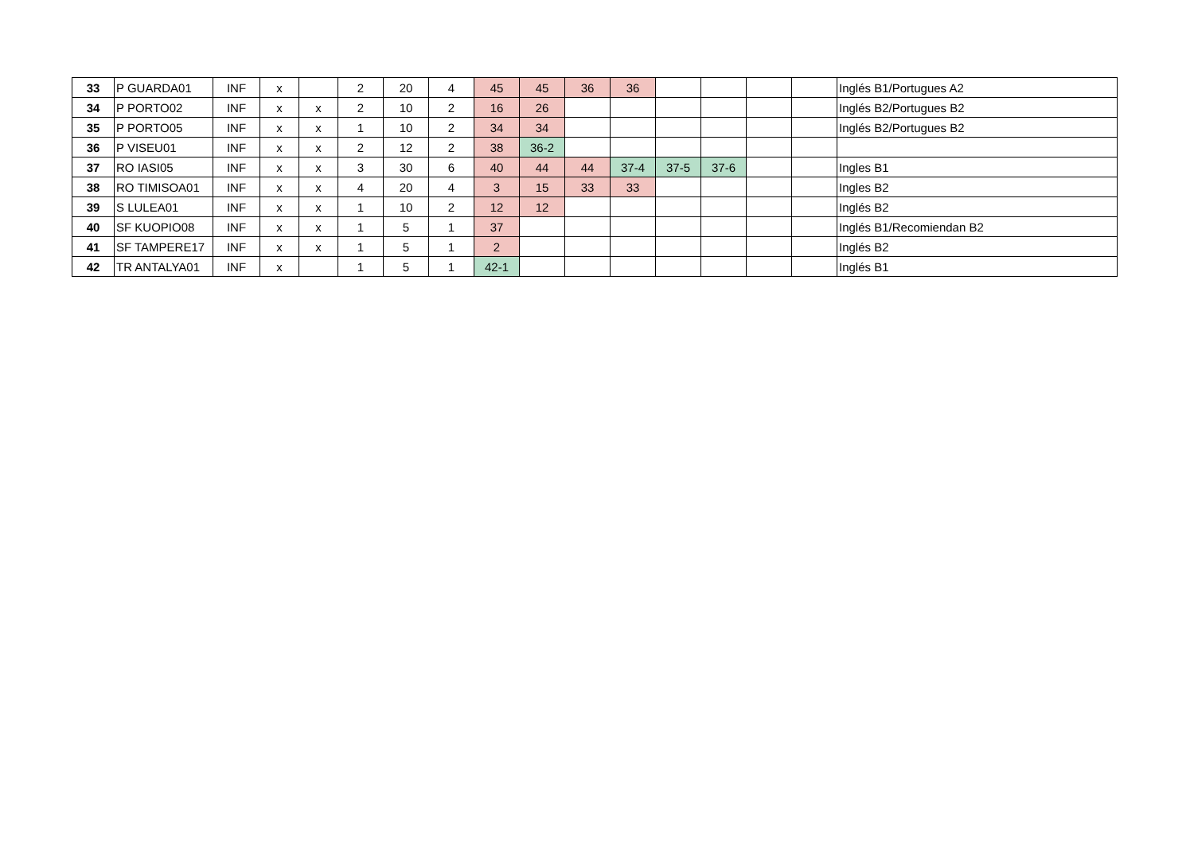| 33 | P GUARDA01 | INF | x | | 2 | 20 | 4 | 45 | 45 | 36 | 36 | | | | | Inglés B1/Portugues A2 |
| 34 | P PORTO02 | INF | x | x | 2 | 10 | 2 | 16 | 26 | | | | | | | Inglés B2/Portugues B2 |
| 35 | P PORTO05 | INF | x | x | 1 | 10 | 2 | 34 | 34 | | | | | | | Inglés B2/Portugues B2 |
| 36 | P VISEU01 | INF | x | x | 2 | 12 | 2 | 38 | 36-2 | | | | | | | |
| 37 | RO IASI05 | INF | x | x | 3 | 30 | 6 | 40 | 44 | 44 | 37-4 | 37-5 | 37-6 | | | Ingles B1 |
| 38 | RO TIMISOA01 | INF | x | x | 4 | 20 | 4 | 3 | 15 | 33 | 33 | | | | | Ingles B2 |
| 39 | S LULEA01 | INF | x | x | 1 | 10 | 2 | 12 | 12 | | | | | | | Inglés B2 |
| 40 | SF KUOPIO08 | INF | x | x | 1 | 5 | 1 | 37 | | | | | | | | Inglés B1/Recomiendan B2 |
| 41 | SF TAMPERE17 | INF | x | x | 1 | 5 | 1 | 2 | | | | | | | | Inglés B2 |
| 42 | TR ANTALYA01 | INF | x | | 1 | 5 | 1 | 42-1 | | | | | | | | Inglés B1 |